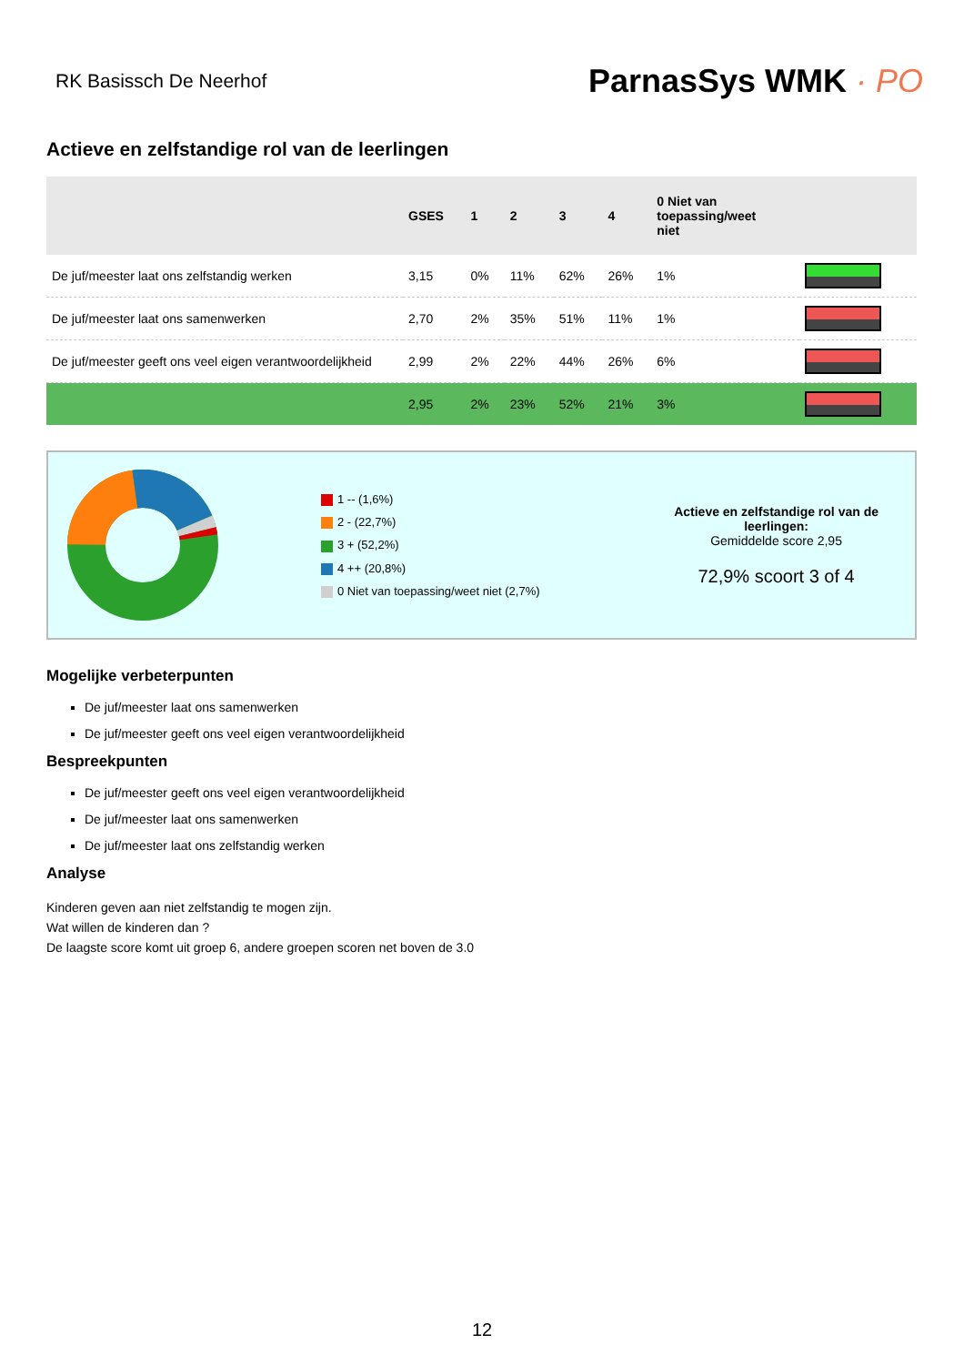RK Basissch De Neerhof
ParnasSys WMK · PO
Actieve en zelfstandige rol van de leerlingen
| | GSES | 1 | 2 | 3 | 4 | 0 Niet van toepassing/weet niet | |
| --- | --- | --- | --- | --- | --- | --- | --- |
| De juf/meester laat ons zelfstandig werken | 3,15 | 0% | 11% | 62% | 26% | 1% | |
| De juf/meester laat ons samenwerken | 2,70 | 2% | 35% | 51% | 11% | 1% | |
| De juf/meester geeft ons veel eigen verantwoordelijkheid | 2,99 | 2% | 22% | 44% | 26% | 6% | |
| | 2,95 | 2% | 23% | 52% | 21% | 3% | |
1 -- (1,6%)
2 - (22,7%)
3 + (52,2%)
4 ++ (20,8%)
0 Niet van toepassing/weet niet (2,7%)
Actieve en zelfstandige rol van de leerlingen:
Gemiddelde score 2,95
72,9% scoort 3 of 4
Mogelijke verbeterpunten
De juf/meester laat ons samenwerken
De juf/meester geeft ons veel eigen verantwoordelijkheid
Bespreekpunten
De juf/meester geeft ons veel eigen verantwoordelijkheid
De juf/meester laat ons samenwerken
De juf/meester laat ons zelfstandig werken
Analyse
Kinderen geven aan niet zelfstandig te mogen zijn.
Wat willen de kinderen dan ?
De laagste score komt uit groep 6, andere groepen scoren net boven de 3.0
12